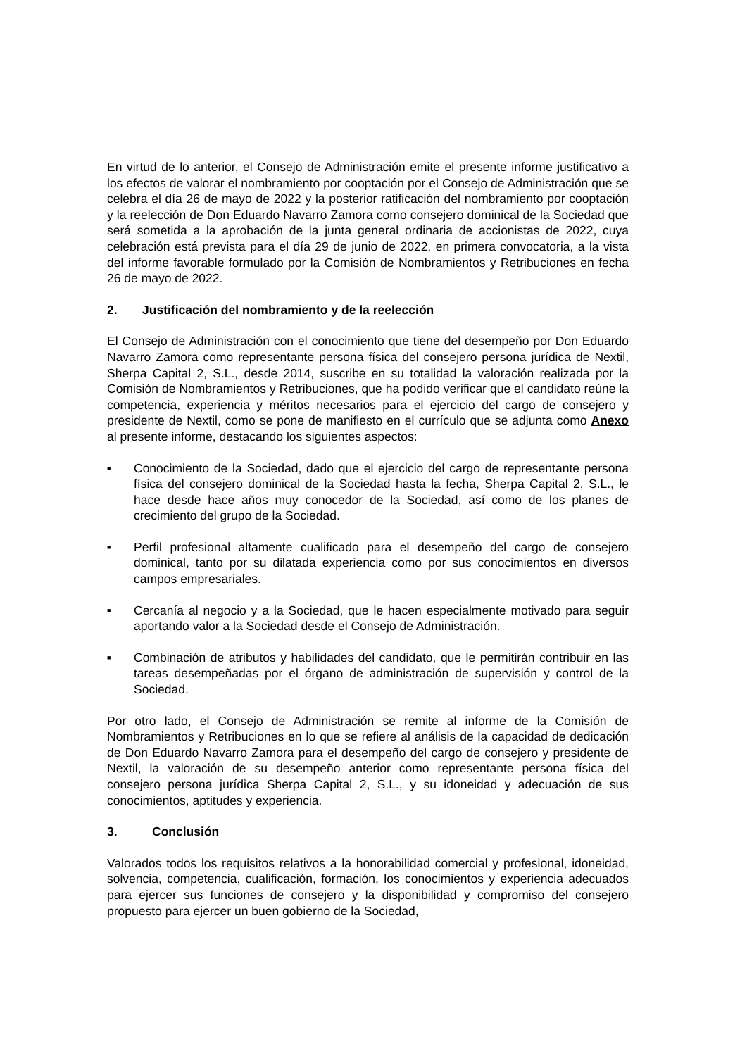En virtud de lo anterior, el Consejo de Administración emite el presente informe justificativo a los efectos de valorar el nombramiento por cooptación por el Consejo de Administración que se celebra el día 26 de mayo de 2022 y la posterior ratificación del nombramiento por cooptación y la reelección de Don Eduardo Navarro Zamora como consejero dominical de la Sociedad que será sometida a la aprobación de la junta general ordinaria de accionistas de 2022, cuya celebración está prevista para el día 29 de junio de 2022, en primera convocatoria, a la vista del informe favorable formulado por la Comisión de Nombramientos y Retribuciones en fecha 26 de mayo de 2022.
2. Justificación del nombramiento y de la reelección
El Consejo de Administración con el conocimiento que tiene del desempeño por Don Eduardo Navarro Zamora como representante persona física del consejero persona jurídica de Nextil, Sherpa Capital 2, S.L., desde 2014, suscribe en su totalidad la valoración realizada por la Comisión de Nombramientos y Retribuciones, que ha podido verificar que el candidato reúne la competencia, experiencia y méritos necesarios para el ejercicio del cargo de consejero y presidente de Nextil, como se pone de manifiesto en el currículo que se adjunta como Anexo al presente informe, destacando los siguientes aspectos:
■ Conocimiento de la Sociedad, dado que el ejercicio del cargo de representante persona física del consejero dominical de la Sociedad hasta la fecha, Sherpa Capital 2, S.L., le hace desde hace años muy conocedor de la Sociedad, así como de los planes de crecimiento del grupo de la Sociedad.
■ Perfil profesional altamente cualificado para el desempeño del cargo de consejero dominical, tanto por su dilatada experiencia como por sus conocimientos en diversos campos empresariales.
■ Cercanía al negocio y a la Sociedad, que le hacen especialmente motivado para seguir aportando valor a la Sociedad desde el Consejo de Administración.
■ Combinación de atributos y habilidades del candidato, que le permitirán contribuir en las tareas desempeñadas por el órgano de administración de supervisión y control de la Sociedad.
Por otro lado, el Consejo de Administración se remite al informe de la Comisión de Nombramientos y Retribuciones en lo que se refiere al análisis de la capacidad de dedicación de Don Eduardo Navarro Zamora para el desempeño del cargo de consejero y presidente de Nextil, la valoración de su desempeño anterior como representante persona física del consejero persona jurídica Sherpa Capital 2, S.L., y su idoneidad y adecuación de sus conocimientos, aptitudes y experiencia.
3. Conclusión
Valorados todos los requisitos relativos a la honorabilidad comercial y profesional, idoneidad, solvencia, competencia, cualificación, formación, los conocimientos y experiencia adecuados para ejercer sus funciones de consejero y la disponibilidad y compromiso del consejero propuesto para ejercer un buen gobierno de la Sociedad,